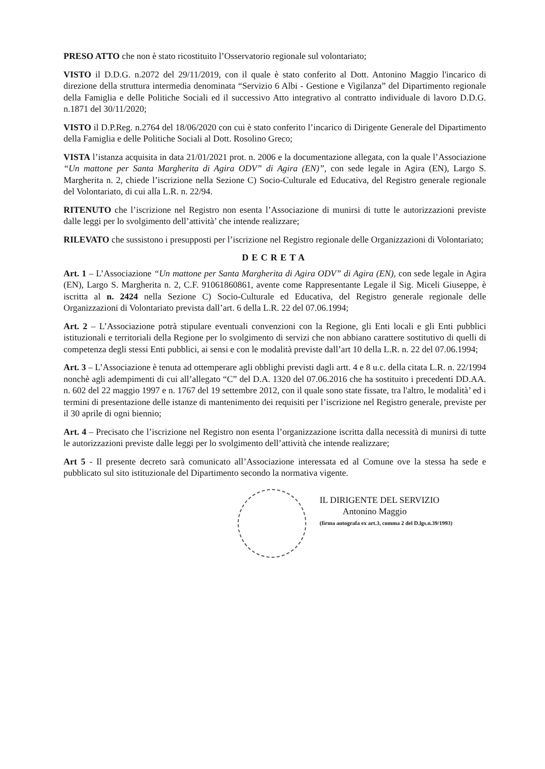PRESO ATTO che non è stato ricostituito l’Osservatorio regionale sul volontariato;
VISTO il D.D.G. n.2072 del 29/11/2019, con il quale è stato conferito al Dott. Antonino Maggio l'incarico di direzione della struttura intermedia denominata “Servizio 6 Albi - Gestione e Vigilanza” del Dipartimento regionale della Famiglia e delle Politiche Sociali ed il successivo Atto integrativo al contratto individuale di lavoro D.D.G. n.1871 del 30/11/2020;
VISTO il D.P.Reg. n.2764 del 18/06/2020 con cui è stato conferito l’incarico di Dirigente Generale del Dipartimento della Famiglia e delle Politiche Sociali al Dott. Rosolino Greco;
VISTA l’istanza acquisita in data 21/01/2021 prot. n. 2006 e la documentazione allegata, con la quale l’Associazione “Un mattone per Santa Margherita di Agira ODV” di Agira (EN)”, con sede legale in Agira (EN), Largo S. Margherita n. 2, chiede l’iscrizione nella Sezione C) Socio-Culturale ed Educativa, del Registro generale regionale del Volontariato, di cui alla L.R. n. 22/94.
RITENUTO che l’iscrizione nel Registro non esenta l’Associazione di munirsi di tutte le autorizzazioni previste dalle leggi per lo svolgimento dell’attività’ che intende realizzare;
RILEVATO che sussistono i presupposti per l’iscrizione nel Registro regionale delle Organizzazioni di Volontariato;
DECRETA
Art. 1 – L’Associazione “Un mattone per Santa Margherita di Agira ODV” di Agira (EN), con sede legale in Agira (EN), Largo S. Margherita n. 2, C.F. 91061860861, avente come Rappresentante Legale il Sig. Miceli Giuseppe, è iscritta al n. 2424 nella Sezione C) Socio-Culturale ed Educativa, del Registro generale regionale delle Organizzazioni di Volontariato prevista dall’art. 6 della L.R. 22 del 07.06.1994;
Art. 2 – L’Associazione potrà stipulare eventuali convenzioni con la Regione, gli Enti locali e gli Enti pubblici istituzionali e territoriali della Regione per lo svolgimento di servizi che non abbiano carattere sostitutivo di quelli di competenza degli stessi Enti pubblici, ai sensi e con le modalità previste dall’art 10 della L.R. n. 22 del 07.06.1994;
Art. 3 – L’Associazione è tenuta ad ottemperare agli obblighi previsti dagli artt. 4 e 8 u.c. della citata L.R. n. 22/1994 nonchè agli adempimenti di cui all’allegato “C” del D.A. 1320 del 07.06.2016 che ha sostituito i precedenti DD.AA. n. 602 del 22 maggio 1997 e n. 1767 del 19 settembre 2012, con il quale sono state fissate, tra l'altro, le modalità’ ed i termini di presentazione delle istanze di mantenimento dei requisiti per l’iscrizione nel Registro generale, previste per il 30 aprile di ogni biennio;
Art. 4 – Precisato che l’iscrizione nel Registro non esenta l’organizzazione iscritta dalla necessità di munirsi di tutte le autorizzazioni previste dalle leggi per lo svolgimento dell’attività che intende realizzare;
Art 5 - Il presente decreto sarà comunicato all’Associazione interessata ed al Comune ove la stessa ha sede e pubblicato sul sito istituzionale del Dipartimento secondo la normativa vigente.
IL DIRIGENTE DEL SERVIZIO
Antonino Maggio
(firma autografa ex art.3, comma 2 del D.lgs.n.39/1993)